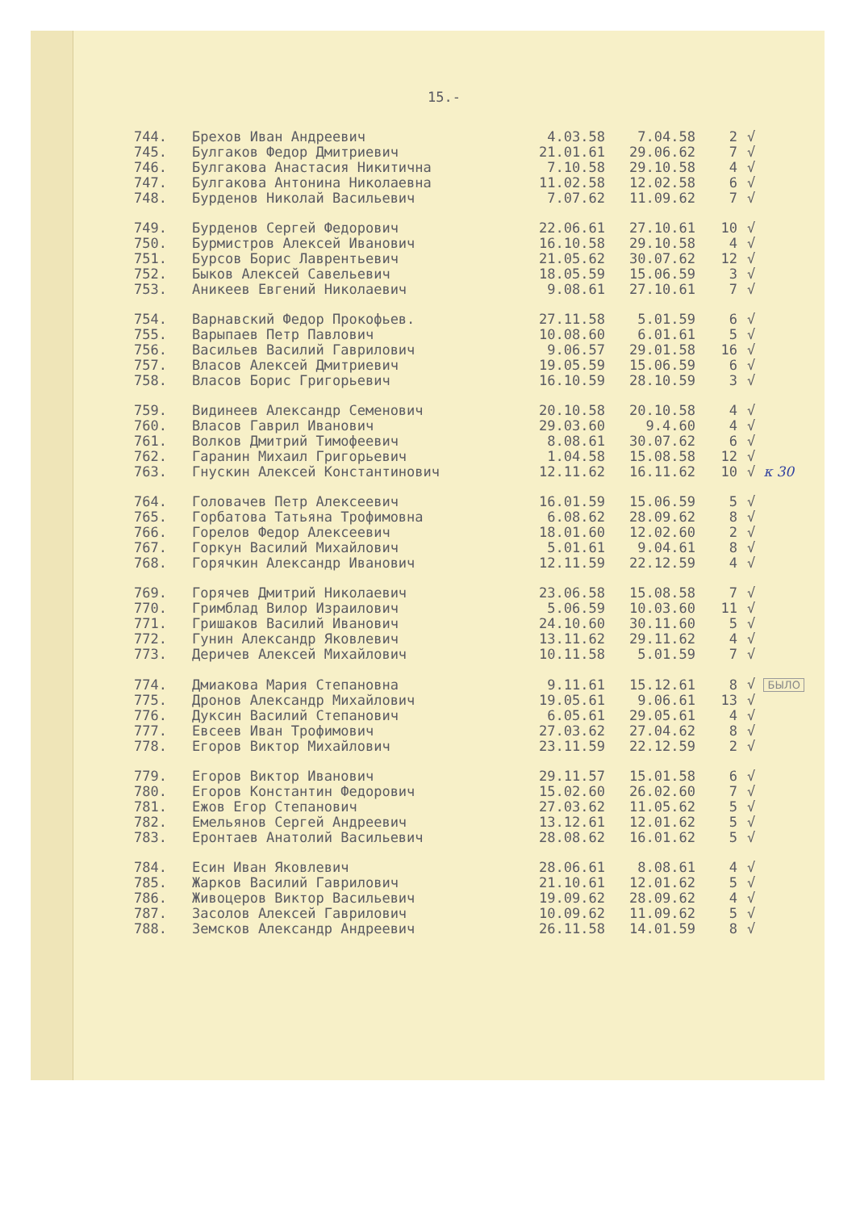15.-
| 744. | Брехов Иван Андреевич | 4.03.58 | 7.04.58 | 2 | √ |
| 745. | Булгаков Федор Дмитриевич | 21.01.61 | 29.06.62 | 7 | √ |
| 746. | Булгакова Анастасия Никитична | 7.10.58 | 29.10.58 | 4 | √ |
| 747. | Булгакова Антонина Николаевна | 11.02.58 | 12.02.58 | 6 | √ |
| 748. | Бурденов Николай Васильевич | 7.07.62 | 11.09.62 | 7 | √ |
| 749. | Бурденов Сергей Федорович | 22.06.61 | 27.10.61 | 10 | √ |
| 750. | Бурмистров Алексей Иванович | 16.10.58 | 29.10.58 | 4 | √ |
| 751. | Бурсов Борис Лаврентьевич | 21.05.62 | 30.07.62 | 12 | √ |
| 752. | Быков Алексей Савельевич | 18.05.59 | 15.06.59 | 3 | √ |
| 753. | Аникеев Евгений Николаевич | 9.08.61 | 27.10.61 | 7 | √ |
| 754. | Варнавский Федор Прокофьев. | 27.11.58 | 5.01.59 | 6 | √ |
| 755. | Варыпаев Петр Павлович | 10.08.60 | 6.01.61 | 5 | √ |
| 756. | Васильев Василий Гаврилович | 9.06.57 | 29.01.58 | 16 | √ |
| 757. | Власов Алексей Дмитриевич | 19.05.59 | 15.06.59 | 6 | √ |
| 758. | Власов Борис Григорьевич | 16.10.59 | 28.10.59 | 3 | √ |
| 759. | Видинеев Александр Семенович | 20.10.58 | 20.10.58 | 4 | √ |
| 760. | Власов Гаврил Иванович | 29.03.60 | 9.4.60 | 4 | √ |
| 761. | Волков Дмитрий Тимофеевич | 8.08.61 | 30.07.62 | 6 | √ |
| 762. | Гаранин Михаил Григорьевич | 1.04.58 | 15.08.58 | 12 | √ |
| 763. | Гнускин Алексей Константинович | 12.11.62 | 16.11.62 | 10 | √ к 30 |
| 764. | Головачев Петр Алексеевич | 16.01.59 | 15.06.59 | 5 | √ |
| 765. | Горбатова Татьяна Трофимовна | 6.08.62 | 28.09.62 | 8 | √ |
| 766. | Горелов Федор Алексеевич | 18.01.60 | 12.02.60 | 2 | √ |
| 767. | Горкун Василий Михайлович | 5.01.61 | 9.04.61 | 8 | √ |
| 768. | Горячкин Александр Иванович | 12.11.59 | 22.12.59 | 4 | √ |
| 769. | Горячев Дмитрий Николаевич | 23.06.58 | 15.08.58 | 7 | √ |
| 770. | Гримблад Вилор Израилович | 5.06.59 | 10.03.60 | 11 | √ |
| 771. | Гришаков Василий Иванович | 24.10.60 | 30.11.60 | 5 | √ |
| 772. | Гунин Александр Яковлевич | 13.11.62 | 29.11.62 | 4 | √ |
| 773. | Деричев Алексей Михайлович | 10.11.58 | 5.01.59 | 7 | √ |
| 774. | Дмиакова Мария Степановна | 9.11.61 | 15.12.61 | 8 | √ БЫЛО |
| 775. | Дронов Александр Михайлович | 19.05.61 | 9.06.61 | 13 | √ |
| 776. | Дуксин Василий Степанович | 6.05.61 | 29.05.61 | 4 | √ |
| 777. | Евсеев Иван Трофимович | 27.03.62 | 27.04.62 | 8 | √ |
| 778. | Егоров Виктор Михайлович | 23.11.59 | 22.12.59 | 2 | √ |
| 779. | Егоров Виктор Иванович | 29.11.57 | 15.01.58 | 6 | √ |
| 780. | Егоров Константин Федорович | 15.02.60 | 26.02.60 | 7 | √ |
| 781. | Ежов Егор Степанович | 27.03.62 | 11.05.62 | 5 | √ |
| 782. | Емельянов Сергей Андреевич | 13.12.61 | 12.01.62 | 5 | √ |
| 783. | Еронтаев Анатолий Васильевич | 28.08.62 | 16.01.62 | 5 | √ |
| 784. | Есин Иван Яковлевич | 28.06.61 | 8.08.61 | 4 | √ |
| 785. | Жарков Василий Гаврилович | 21.10.61 | 12.01.62 | 5 | √ |
| 786. | Живоцеров Виктор Васильевич | 19.09.62 | 28.09.62 | 4 | √ |
| 787. | Засолов Алексей Гаврилович | 10.09.62 | 11.09.62 | 5 | √ |
| 788. | Земсков Александр Андреевич | 26.11.58 | 14.01.59 | 8 | √ |